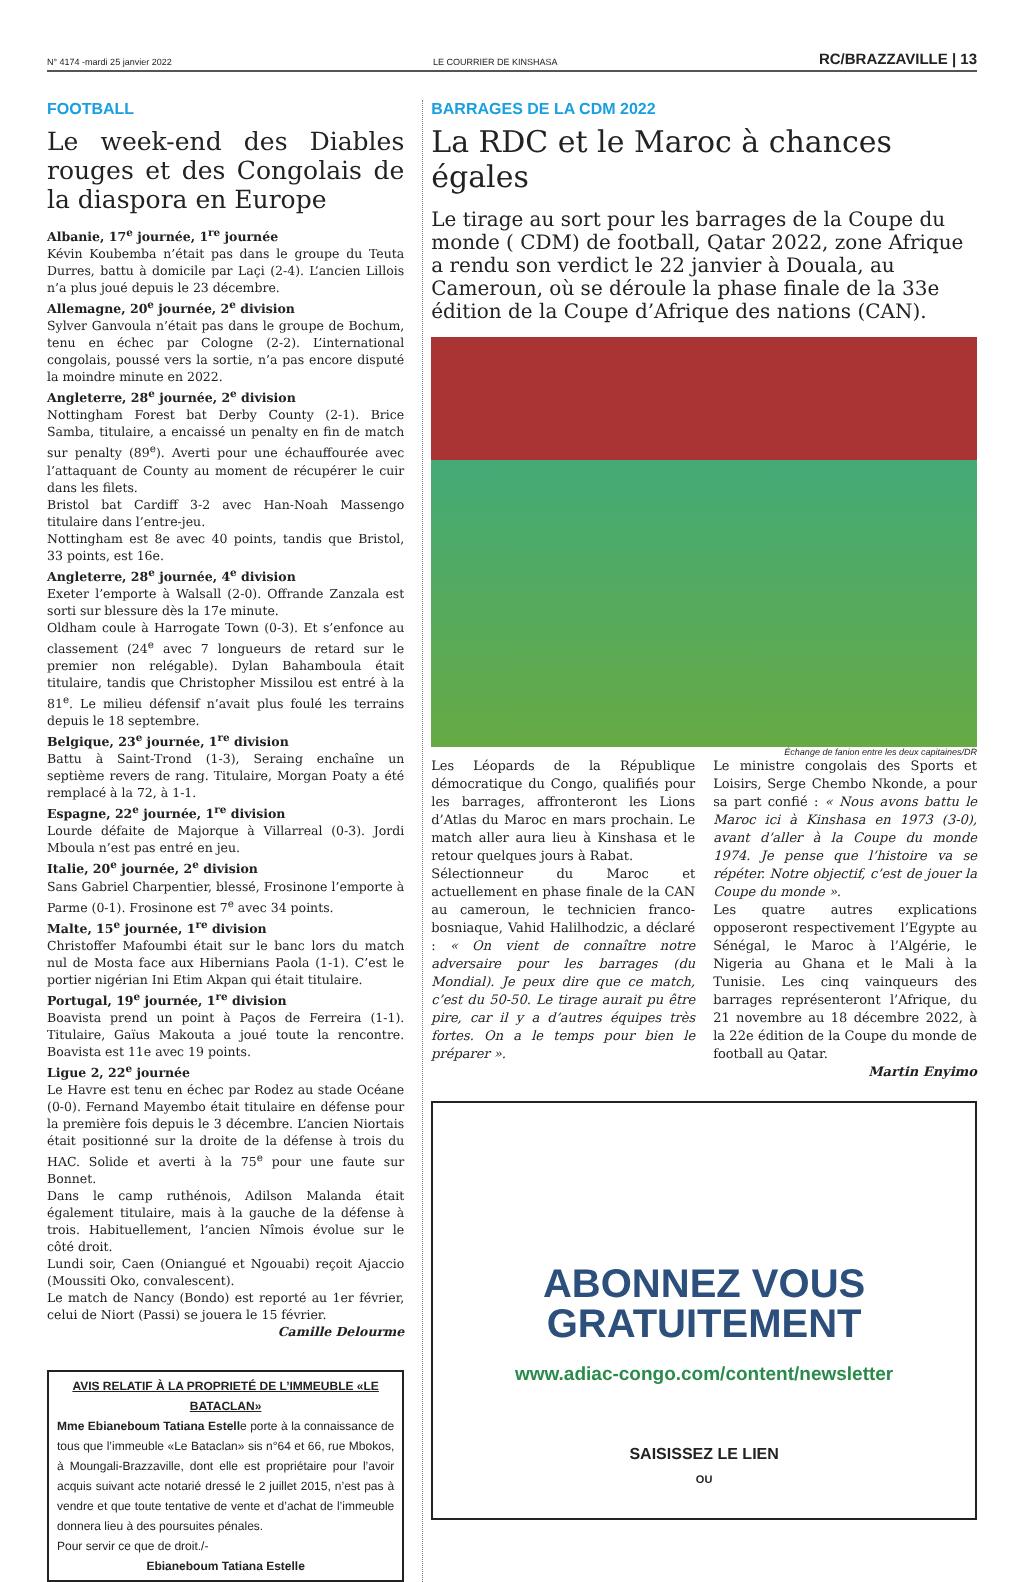N° 4174 -mardi 25 janvier 2022 LE COURRIER DE KINSHASA RC/BRAZZAVILLE | 13
FOOTBALL
Le week-end des Diables rouges et des Congolais de la diaspora en Europe
Albanie, 17<sup>e</sup> journée, 1<sup>re</sup> journée
Kévin Koubemba n’était pas dans le groupe du Teuta Durres, battu à domicile par Laçi (2-4). L’ancien Lillois n’a plus joué depuis le 23 décembre.
Allemagne, 20<sup>e</sup> journée, 2<sup>e</sup> division
Sylver Ganvoula n’était pas dans le groupe de Bochum, tenu en échec par Cologne (2-2). L’international congolais, poussé vers la sortie, n’a pas encore disputé la moindre minute en 2022.
Angleterre, 28<sup>e</sup> journée, 2<sup>e</sup> division
Nottingham Forest bat Derby County (2-1). Brice Samba, titulaire, a encaissé un penalty en fin de match sur penalty (89<sup>e</sup>). Averti pour une échauffourée avec l’attaquant de County au moment de récupérer le cuir dans les filets.
Bristol bat Cardiff 3-2 avec Han-Noah Massengo titulaire dans l’entre-jeu.
Nottingham est 8e avec 40 points, tandis que Bristol, 33 points, est 16e.
Angleterre, 28<sup>e</sup> journée, 4<sup>e</sup> division
Exeter l’emporte à Walsall (2-0). Offrande Zanzala est sorti sur blessure dès la 17e minute.
Oldham coule à Harrogate Town (0-3). Et s’enfonce au classement (24<sup>e</sup> avec 7 longueurs de retard sur le premier non relégable). Dylan Bahamboula était titulaire, tandis que Christopher Missilou est entré à la 81<sup>e</sup>. Le milieu défensif n’avait plus foulé les terrains depuis le 18 septembre.
Belgique, 23<sup>e</sup> journée, 1<sup>re</sup> division
Battu à Saint-Trond (1-3), Seraing enchaîne un septième revers de rang. Titulaire, Morgan Poaty a été remplacé à la 72, à 1-1.
Espagne, 22<sup>e</sup> journée, 1<sup>re</sup> division
Lourde défaite de Majorque à Villarreal (0-3). Jordi Mboula n’est pas entré en jeu.
Italie, 20<sup>e</sup> journée, 2<sup>e</sup> division
Sans Gabriel Charpentier, blessé, Frosinone l’emporte à Parme (0-1). Frosinone est 7<sup>e</sup> avec 34 points.
Malte, 15<sup>e</sup> journée, 1<sup>re</sup> division
Christoffer Mafoumbi était sur le banc lors du match nul de Mosta face aux Hibernians Paola (1-1). C’est le portier nigérian Ini Etim Akpan qui était titulaire.
Portugal, 19<sup>e</sup> journée, 1<sup>re</sup> division
Boavista prend un point à Paços de Ferreira (1-1). Titulaire, Gaïus Makouta a joué toute la rencontre. Boavista est 11e avec 19 points.
Ligue 2, 22<sup>e</sup> journée
Le Havre est tenu en échec par Rodez au stade Océane (0-0). Fernand Mayembo était titulaire en défense pour la première fois depuis le 3 décembre. L’ancien Niortais était positionné sur la droite de la défense à trois du HAC. Solide et averti à la 75<sup>e</sup> pour une faute sur Bonnet.
Dans le camp ruthénois, Adilson Malanda était également titulaire, mais à la gauche de la défense à trois. Habituellement, l’ancien Nîmois évolue sur le côté droit.
Lundi soir, Caen (Oniangué et Ngouabi) reçoit Ajaccio (Moussiti Oko, convalescent).
Le match de Nancy (Bondo) est reporté au 1er février, celui de Niort (Passi) se jouera le 15 février.
Camille Delourme
AVIS RELATIF À LA PROPRIETÉ DE L’IMMEUBLE «LE BATACLAN»
Mme Ebianeboum Tatiana Estelle porte à la connaissance de tous que l’immeuble «Le Bataclan» sis n°64 et 66, rue Mbokos, à Moungali-Brazzaville, dont elle est propriétaire pour l’avoir acquis suivant acte notarié dressé le 2 juillet 2015, n’est pas à vendre et que toute tentative de vente et d’achat de l’immeuble donnera lieu à des poursuites pénales.
Pour servir ce que de droit./-
Ebianeboum Tatiana Estelle
BARRAGES DE LA CDM 2022
La RDC et le Maroc à chances égales
Le tirage au sort pour les barrages de la Coupe du monde ( CDM) de football, Qatar 2022, zone Afrique a rendu son verdict le 22 janvier à Douala, au Cameroun, où se déroule la phase finale de la 33e édition de la Coupe d’Afrique des nations (CAN).
Échange de fanion entre les deux capitaines/DR
Les Léopards de la République démocratique du Congo, qualifiés pour les barrages, affronteront les Lions d’Atlas du Maroc en mars prochain. Le match aller aura lieu à Kinshasa et le retour quelques jours à Rabat.
Sélectionneur du Maroc et actuellement en phase finale de la CAN au cameroun, le technicien franco-bosniaque, Vahid Halilhodzic, a déclaré : « On vient de connaître notre adversaire pour les barrages (du Mondial). Je peux dire que ce match, c’est du 50-50. Le tirage aurait pu être pire, car il y a d’autres équipes très fortes. On a le temps pour bien le préparer ».
Le ministre congolais des Sports et Loisirs, Serge Chembo Nkonde, a pour sa part confié : « Nous avons battu le Maroc ici à Kinshasa en 1973 (3-0), avant d’aller à la Coupe du monde 1974. Je pense que l’histoire va se répéter. Notre objectif, c’est de jouer la Coupe du monde ».
Les quatre autres explications opposeront respectivement l’Egypte au Sénégal, le Maroc à l’Algérie, le Nigeria au Ghana et le Mali à la Tunisie. Les cinq vainqueurs des barrages représenteront l’Afrique, du 21 novembre au 18 décembre 2022, à la 22e édition de la Coupe du monde de football au Qatar.
Martin Enyimo
ABONNEZ VOUS
GRATUITEMENT
www.adiac-congo.com/content/newsletter
SAISISSEZ LE LIEN
OU